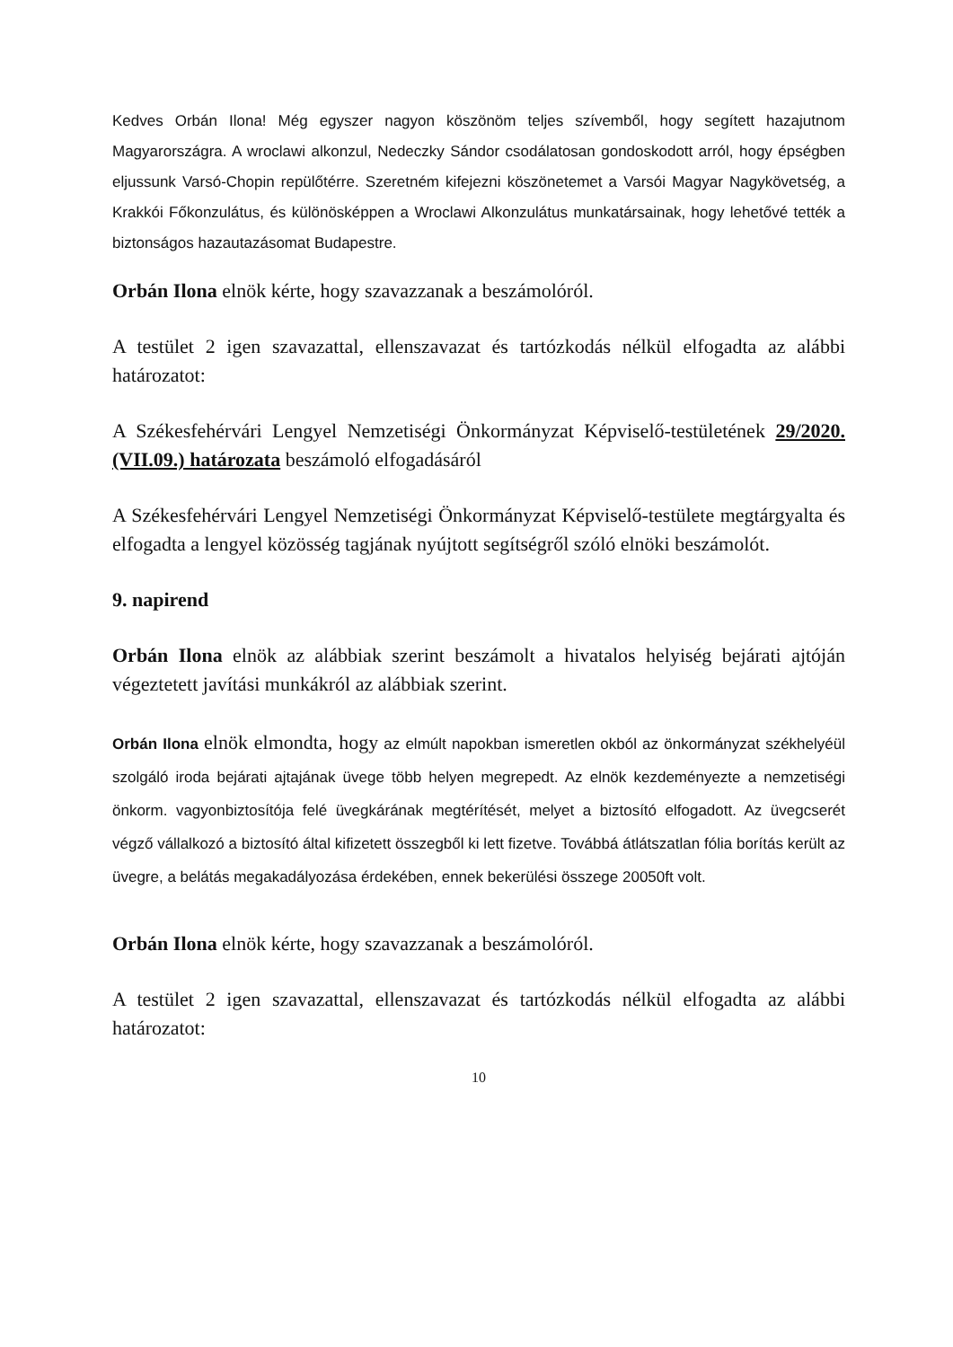Kedves Orbán Ilona! Még egyszer nagyon köszönöm teljes szívemből, hogy segített hazajutnom Magyarországra. A wroclawi alkonzul, Nedeczky Sándor csodálatosan gondoskodott arról, hogy épségben eljussunk Varsó-Chopin repülőtérre. Szeretném kifejezni köszönetemet a Varsói Magyar Nagykövetség, a Krakkói Főkonzulátus, és különösképpen a Wroclawi Alkonzulátus munkatársainak, hogy lehetővé tették a biztonságos hazautazásomat Budapestre.
Orbán Ilona elnök kérte, hogy szavazzanak a beszámolóról.
A testület 2 igen szavazattal, ellenszavazat és tartózkodás nélkül elfogadta az alábbi határozatot:
A Székesfehérvári Lengyel Nemzetiségi Önkormányzat Képviselő-testületének 29/2020.(VII.09.) határozata beszámoló elfogadásáról
A Székesfehérvári Lengyel Nemzetiségi Önkormányzat Képviselő-testülete megtárgyalta és elfogadta a lengyel közösség tagjának nyújtott segítségről szóló elnöki beszámolót.
9. napirend
Orbán Ilona elnök az alábbiak szerint beszámolt a hivatalos helyiség bejárati ajtóján végeztetett javítási munkákról az alábbiak szerint.
Orbán Ilona elnök elmondta, hogy az elmúlt napokban ismeretlen okból az önkormányzat székhelyéül szolgáló iroda bejárati ajtajának üvege több helyen megrepedt. Az elnök kezdeményezte a nemzetiségi önkorm. vagyonbiztosítója felé üvegkárának megtérítését, melyet a biztosító elfogadott. Az üvegcserét végző vállalkozó a biztosító által kifizetett összegből ki lett fizetve. Továbbá átlátszatlan fólia borítás került az üvegre, a belátás megakadályozása érdekében, ennek bekerülési összege 20050ft volt.
Orbán Ilona elnök kérte, hogy szavazzanak a beszámolóról.
A testület 2 igen szavazattal, ellenszavazat és tartózkodás nélkül elfogadta az alábbi határozatot:
10